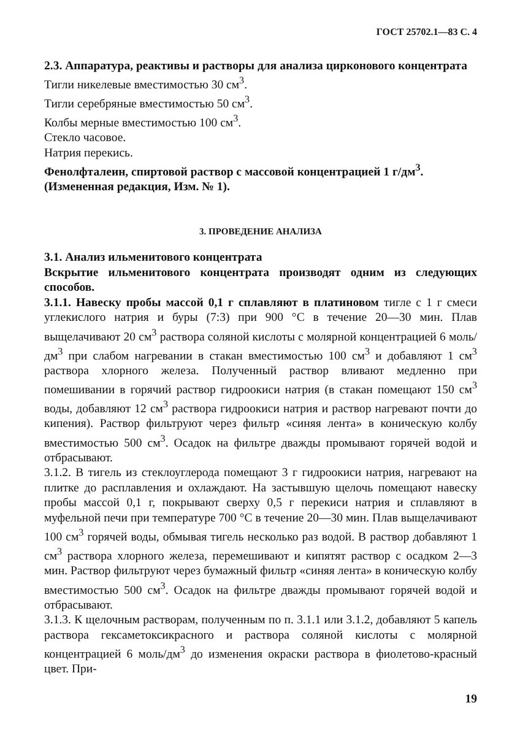ГОСТ 25702.1—83 С. 4
2.3. Аппаратура, реактивы и растворы для анализа цирконового концентрата
Тигли никелевые вместимостью 30 см<sup>3</sup>.
Тигли серебряные вместимостью 50 см<sup>3</sup>.
Колбы мерные вместимостью 100 см<sup>3</sup>.
Стекло часовое.
Натрия перекись.
Фенолфталеин, спиртовой раствор с массовой концентрацией 1 г/дм<sup>3</sup>.
(Измененная редакция, Изм. № 1).
3. ПРОВЕДЕНИЕ АНАЛИЗА
3.1. Анализ ильменитового концентрата
Вскрытие ильменитового концентрата производят одним из следующих способов.
3.1.1. Навеску пробы массой 0,1 г сплавляют в платиновом тигле с 1 г смеси углекислого натрия и буры (7:3) при 900 °С в течение 20—30 мин. Плав выщелачивают 20 см<sup>3</sup> раствора соляной кислоты с молярной концентрацией 6 моль/дм<sup>3</sup> при слабом нагревании в стакан вместимостью 100 см<sup>3</sup> и добавляют 1 см<sup>3</sup> раствора хлорного железа. Полученный раствор вливают медленно при помешивании в горячий раствор гидроокиси натрия (в стакан помещают 150 см<sup>3</sup> воды, добавляют 12 см<sup>3</sup> раствора гидроокиси натрия и раствор нагревают почти до кипения). Раствор фильтруют через фильтр «синяя лента» в коническую колбу вместимостью 500 см<sup>3</sup>. Осадок на фильтре дважды промывают горячей водой и отбрасывают.
3.1.2. В тигель из стеклоуглерода помещают 3 г гидроокиси натрия, нагревают на плитке до расплавления и охлаждают. На застывшую щелочь помещают навеску пробы массой 0,1 г, покрывают сверху 0,5 г перекиси натрия и сплавляют в муфельной печи при температуре 700 °С в течение 20—30 мин. Плав выщелачивают 100 см<sup>3</sup> горячей воды, обмывая тигель несколько раз водой. В раствор добавляют 1 см<sup>3</sup> раствора хлорного железа, перемешивают и кипятят раствор с осадком 2—3 мин. Раствор фильтруют через бумажный фильтр «синяя лента» в коническую колбу вместимостью 500 см<sup>3</sup>. Осадок на фильтре дважды промывают горячей водой и отбрасывают.
3.1.3. К щелочным растворам, полученным по п. 3.1.1 или 3.1.2, добавляют 5 капель раствора гексаметоксикрасного и раствора соляной кислоты с молярной концентрацией 6 моль/дм<sup>3</sup> до изменения окраски раствора в фиолетово-красный цвет. При-
19